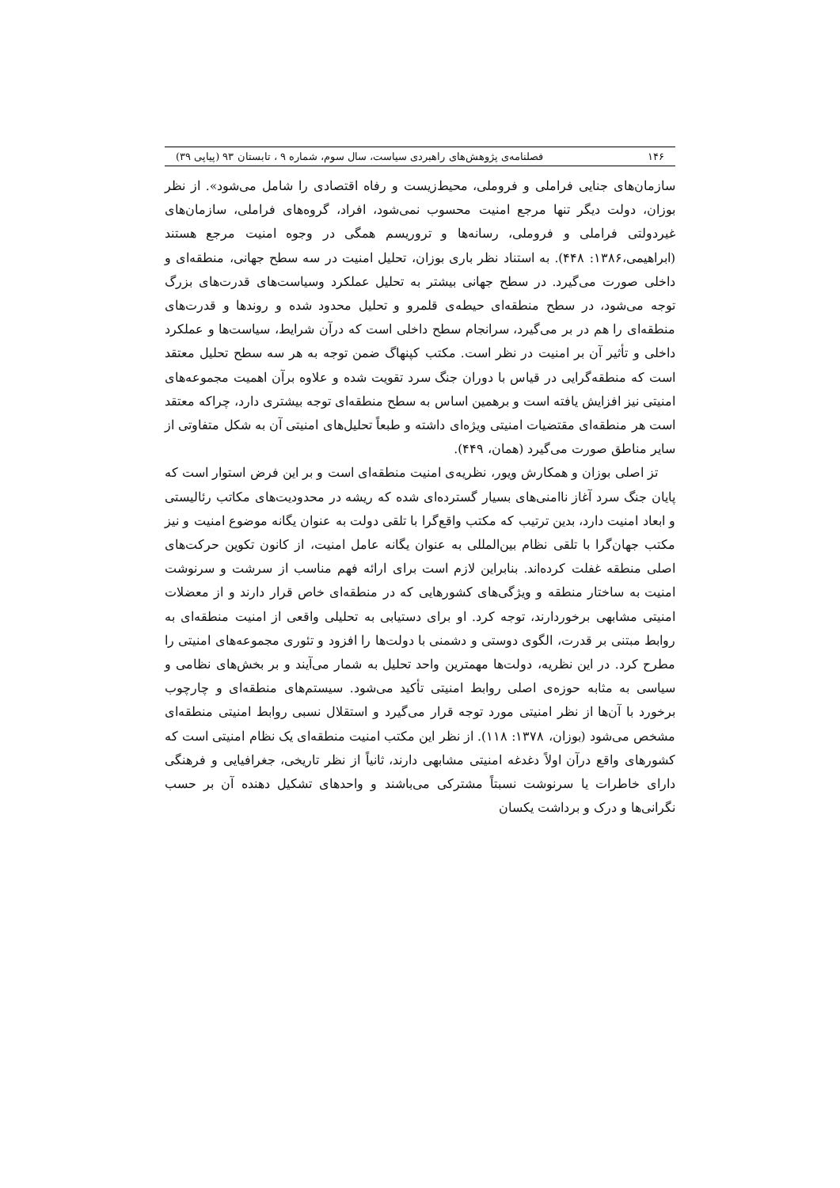۱۴۶ فصلنامه‌ی پژوهش‌های راهبردی سیاست، سال سوم، شماره ۹ ، تابستان ۹۳ (پیاپی ۳۹)
سازمان‌های جنایی فراملی و فروملی، محیط‌زیست و رفاه اقتصادی را شامل می‌شود». از نظر بوزان، دولت دیگر تنها مرجع امنیت محسوب نمی‌شود، افراد، گروه‌های فراملی، سازمان‌های غیردولتی فراملی و فروملی، رسانه‌ها و تروریسم همگی در وجوه امنیت مرجع هستند (ابراهیمی،۱۳۸۶: ۴۴۸). به استناد نظر باری بوزان، تحلیل امنیت در سه سطح جهانی، منطقه‌ای و داخلی صورت می‌گیرد. در سطح جهانی بیشتر به تحلیل عملکرد وسیاست‌های قدرت‌های بزرگ توجه می‌شود، در سطح منطقه‌ای حیطه‌ی قلمرو و تحلیل محدود شده و روندها و قدرت‌های منطقه‌ای را هم در بر می‌گیرد، سرانجام سطح داخلی است که درآن شرایط، سیاست‌ها و عملکرد داخلی و تأثیر آن بر امنیت در نظر است. مکتب کپنهاگ ضمن توجه به هر سه سطح تحلیل معتقد است که منطقه‌گرایی در قیاس با دوران جنگ سرد تقویت شده و علاوه برآن اهمیت مجموعه‌های امنیتی نیز افزایش یافته است و برهمین اساس به سطح منطقه‌ای توجه بیشتری دارد، چراکه معتقد است هر منطقه‌ای مقتضیات امنیتی ویژه‌ای داشته و طبعاً تحلیل‌های امنیتی آن به شکل متفاوتی از سایر مناطق صورت می‌گیرد (همان، ۴۴۹).
تز اصلی بوزان و همکارش ویور، نظریه‌ی امنیت منطقه‌ای است و بر این فرض استوار است که پایان جنگ سرد آغاز ناامنی‌های بسیار گسترده‌ای شده که ریشه در محدودیت‌های مکاتب رئالیستی و ابعاد امنیت دارد، بدین ترتیب که مکتب واقع‌گرا با تلقی دولت به عنوان یگانه موضوع امنیت و نیز مکتب جهان‌گرا با تلقی نظام بین‌المللی به عنوان یگانه عامل امنیت، از کانون تکوین حرکت‌های اصلی منطقه غفلت کرده‌اند. بنابراین لازم است برای ارائه فهم مناسب از سرشت و سرنوشت امنیت به ساختار منطقه و ویژگی‌های کشورهایی که در منطقه‌ای خاص قرار دارند و از معضلات امنیتی مشابهی برخوردارند، توجه کرد. او برای دستیابی به تحلیلی واقعی از امنیت منطقه‌ای به روابط مبتنی بر قدرت، الگوی دوستی و دشمنی با دولت‌ها را افزود و تئوری مجموعه‌های امنیتی را مطرح کرد. در این نظریه، دولت‌ها مهمترین واحد تحلیل به شمار می‌آیند و بر بخش‌های نظامی و سیاسی به مثابه حوزه‌ی اصلی روابط امنیتی تأکید می‌شود. سیستم‌های منطقه‌ای و چارچوب برخورد با آن‌ها از نظر امنیتی مورد توجه قرار می‌گیرد و استقلال نسبی روابط امنیتی منطقه‌ای مشخص می‌شود (بوزان، ۱۳۷۸: ۱۱۸). از نظر این مکتب امنیت منطقه‌ای یک نظام امنیتی است که کشورهای واقع درآن اولاً دغدغه امنیتی مشابهی دارند، ثانیاً از نظر تاریخی، جغرافیایی و فرهنگی دارای خاطرات یا سرنوشت نسبتاً مشترکی می‌باشند و واحدهای تشکیل دهنده آن بر حسب نگرانی‌ها و درک و برداشت یکسان